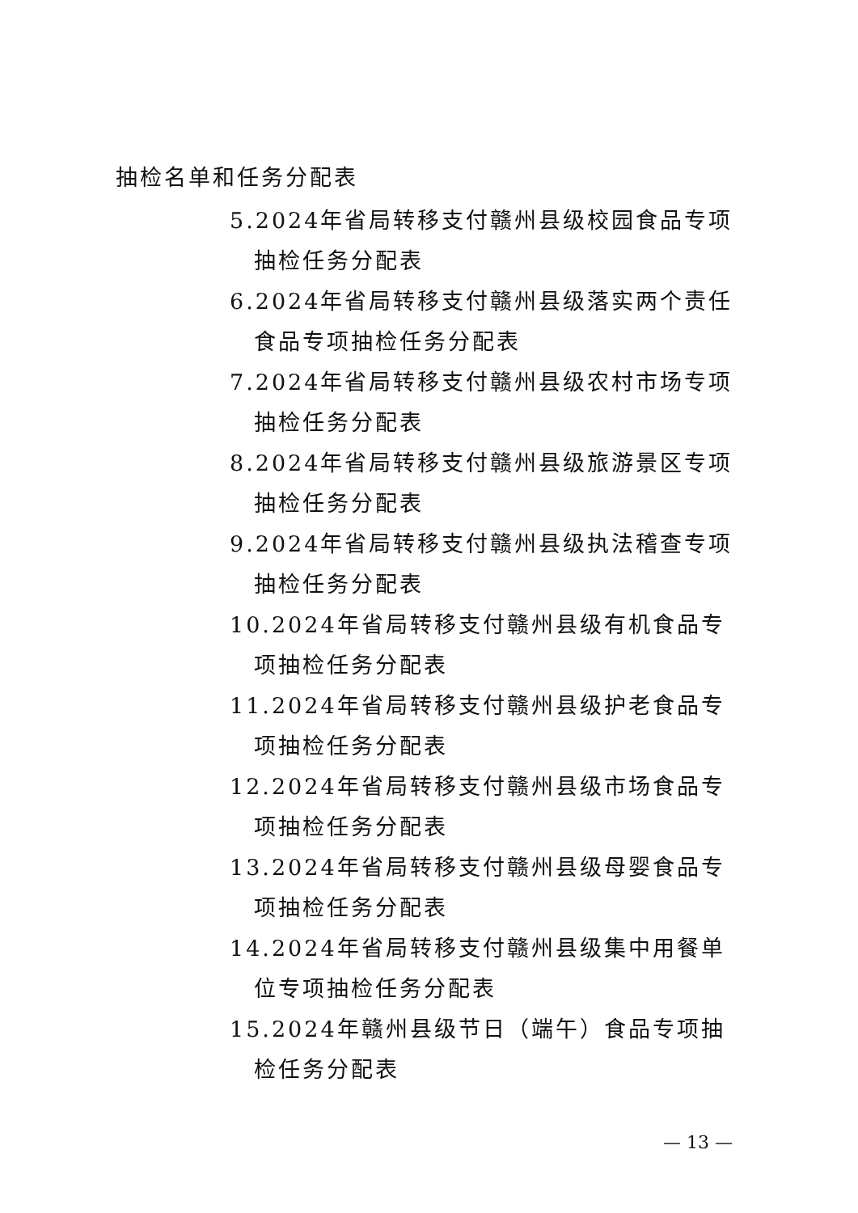抽检名单和任务分配表
5.2024年省局转移支付赣州县级校园食品专项抽检任务分配表
6.2024年省局转移支付赣州县级落实两个责任食品专项抽检任务分配表
7.2024年省局转移支付赣州县级农村市场专项抽检任务分配表
8.2024年省局转移支付赣州县级旅游景区专项抽检任务分配表
9.2024年省局转移支付赣州县级执法稽查专项抽检任务分配表
10.2024年省局转移支付赣州县级有机食品专项抽检任务分配表
11.2024年省局转移支付赣州县级护老食品专项抽检任务分配表
12.2024年省局转移支付赣州县级市场食品专项抽检任务分配表
13.2024年省局转移支付赣州县级母婴食品专项抽检任务分配表
14.2024年省局转移支付赣州县级集中用餐单位专项抽检任务分配表
15.2024年赣州县级节日（端午）食品专项抽检任务分配表
— 13 —